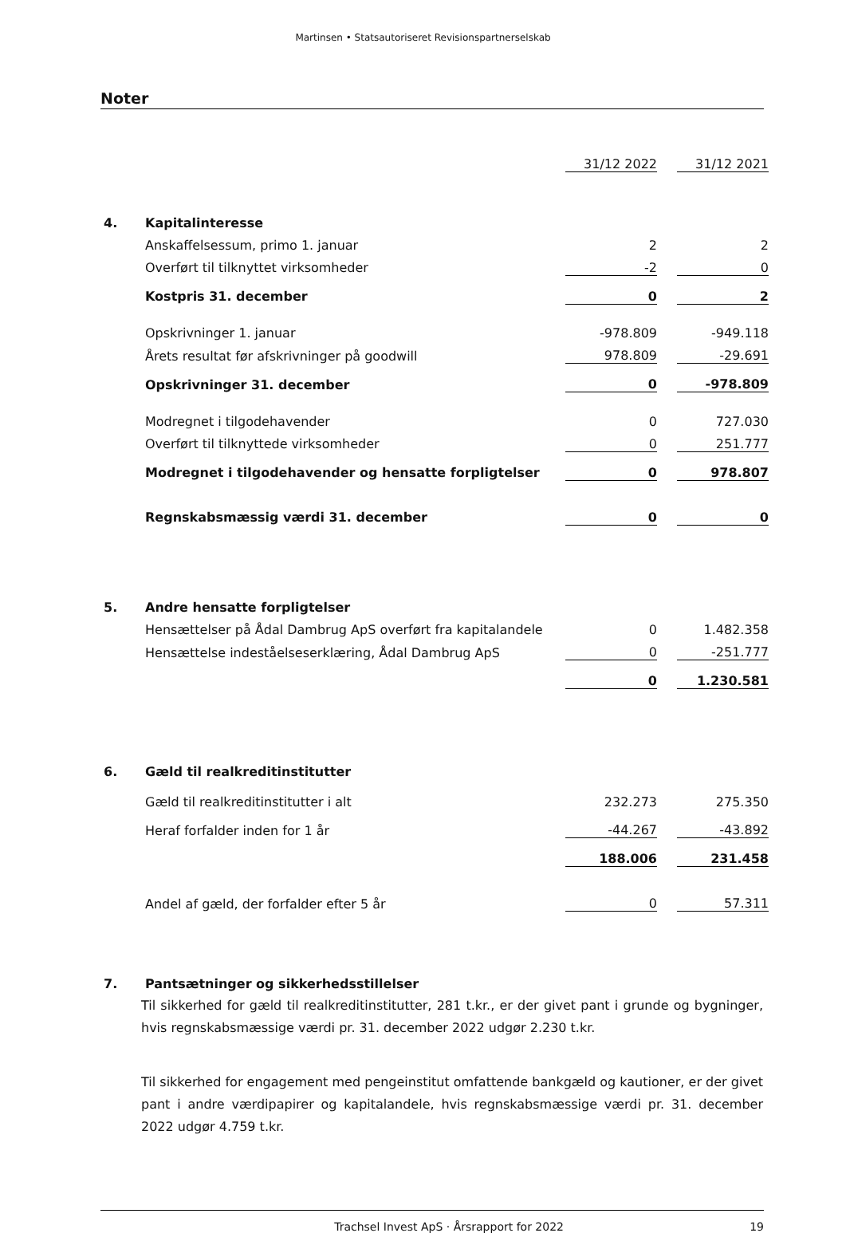Martinsen • Statsautoriseret Revisionspartnerselskab
Noter
| | | 31/12 2022 | | 31/12 2021 |
| 4. | Kapitalinteresse | | | |
| | Anskaffelsessum, primo 1. januar | 2 | | 2 |
| | Overført til tilknyttet virksomheder | -2 | | 0 |
| | Kostpris 31. december | 0 | | 2 |
| | Opskrivninger 1. januar | -978.809 | | -949.118 |
| | Årets resultat før afskrivninger på goodwill | 978.809 | | -29.691 |
| | Opskrivninger 31. december | 0 | | -978.809 |
| | Modregnet i tilgodehavender | 0 | | 727.030 |
| | Overført til tilknyttede virksomheder | 0 | | 251.777 |
| | Modregnet i tilgodehavender og hensatte forpligtelser | 0 | | 978.807 |
| | Regnskabsmæssig værdi 31. december | 0 | | 0 |
| 5. | Andre hensatte forpligtelser | | | |
| | Hensættelser på Ådal Dambrug ApS overført fra kapitalandele | 0 | | 1.482.358 |
| | Hensættelse indeståelseserklæring, Ådal Dambrug ApS | 0 | | -251.777 |
| | | 0 | | 1.230.581 |
| 6. | Gæld til realkreditinstitutter | | | |
| | Gæld til realkreditinstitutter i alt | 232.273 | | 275.350 |
| | Heraf forfalder inden for 1 år | -44.267 | | -43.892 |
| | | 188.006 | | 231.458 |
| | Andel af gæld, der forfalder efter 5 år | 0 | | 57.311 |
| 7. | Pantsætninger og sikkerhedsstillelser | | | |
Til sikkerhed for gæld til realkreditinstitutter, 281 t.kr., er der givet pant i grunde og bygninger, hvis regnskabsmæssige værdi pr. 31. december 2022 udgør 2.230 t.kr.
Til sikkerhed for engagement med pengeinstitut omfattende bankgæld og kautioner, er der givet pant i andre værdipapirer og kapitalandele, hvis regnskabsmæssige værdi pr. 31. december 2022 udgør 4.759 t.kr.
Trachsel Invest ApS · Årsrapport for 2022 19